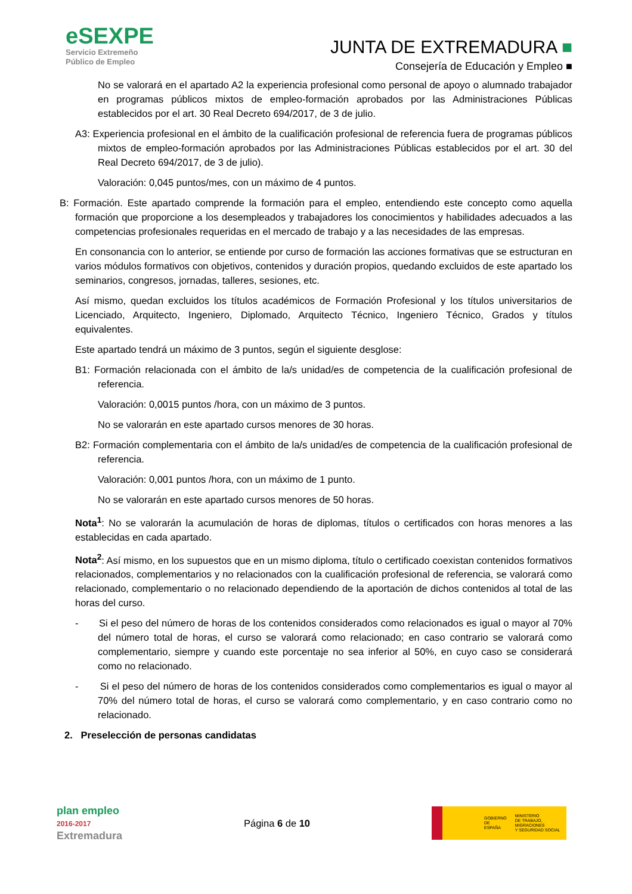eSEXPE
Servicio Extremeño
Público de Empleo
JUNTA DE EXTREMADURA ■
Consejería de Educación y Empleo ■
No se valorará en el apartado A2 la experiencia profesional como personal de apoyo o alumnado trabajador en programas públicos mixtos de empleo-formación aprobados por las Administraciones Públicas establecidos por el art. 30 Real Decreto 694/2017, de 3 de julio.
A3: Experiencia profesional en el ámbito de la cualificación profesional de referencia fuera de programas públicos mixtos de empleo-formación aprobados por las Administraciones Públicas establecidos por el art. 30 del Real Decreto 694/2017, de 3 de julio).
Valoración: 0,045 puntos/mes, con un máximo de 4 puntos.
B: Formación. Este apartado comprende la formación para el empleo, entendiendo este concepto como aquella formación que proporcione a los desempleados y trabajadores los conocimientos y habilidades adecuados a las competencias profesionales requeridas en el mercado de trabajo y a las necesidades de las empresas.
En consonancia con lo anterior, se entiende por curso de formación las acciones formativas que se estructuran en varios módulos formativos con objetivos, contenidos y duración propios, quedando excluidos de este apartado los seminarios, congresos, jornadas, talleres, sesiones, etc.
Así mismo, quedan excluidos los títulos académicos de Formación Profesional y los títulos universitarios de Licenciado, Arquitecto, Ingeniero, Diplomado, Arquitecto Técnico, Ingeniero Técnico, Grados y títulos equivalentes.
Este apartado tendrá un máximo de 3 puntos, según el siguiente desglose:
B1: Formación relacionada con el ámbito de la/s unidad/es de competencia de la cualificación profesional de referencia.
Valoración: 0,0015 puntos /hora, con un máximo de 3 puntos.
No se valorarán en este apartado cursos menores de 30 horas.
B2: Formación complementaria con el ámbito de la/s unidad/es de competencia de la cualificación profesional de referencia.
Valoración: 0,001 puntos /hora, con un máximo de 1 punto.
No se valorarán en este apartado cursos menores de 50 horas.
Nota<sup>1</sup>: No se valorarán la acumulación de horas de diplomas, títulos o certificados con horas menores a las establecidas en cada apartado.
Nota<sup>2</sup>: Así mismo, en los supuestos que en un mismo diploma, título o certificado coexistan contenidos formativos relacionados, complementarios y no relacionados con la cualificación profesional de referencia, se valorará como relacionado, complementario o no relacionado dependiendo de la aportación de dichos contenidos al total de las horas del curso.
- Si el peso del número de horas de los contenidos considerados como relacionados es igual o mayor al 70% del número total de horas, el curso se valorará como relacionado; en caso contrario se valorará como complementario, siempre y cuando este porcentaje no sea inferior al 50%, en cuyo caso se considerará como no relacionado.
- Si el peso del número de horas de los contenidos considerados como complementarios es igual o mayor al 70% del número total de horas, el curso se valorará como complementario, y en caso contrario como no relacionado.
2. Preselección de personas candidatas
plan empleo
2016-2017
Extremadura
Página 6 de 10
GOBIERNO
DE ESPAÑA MINISTERIO
DE TRABAJO, MIGRACIONES
Y SEGURIDAD SOCIAL